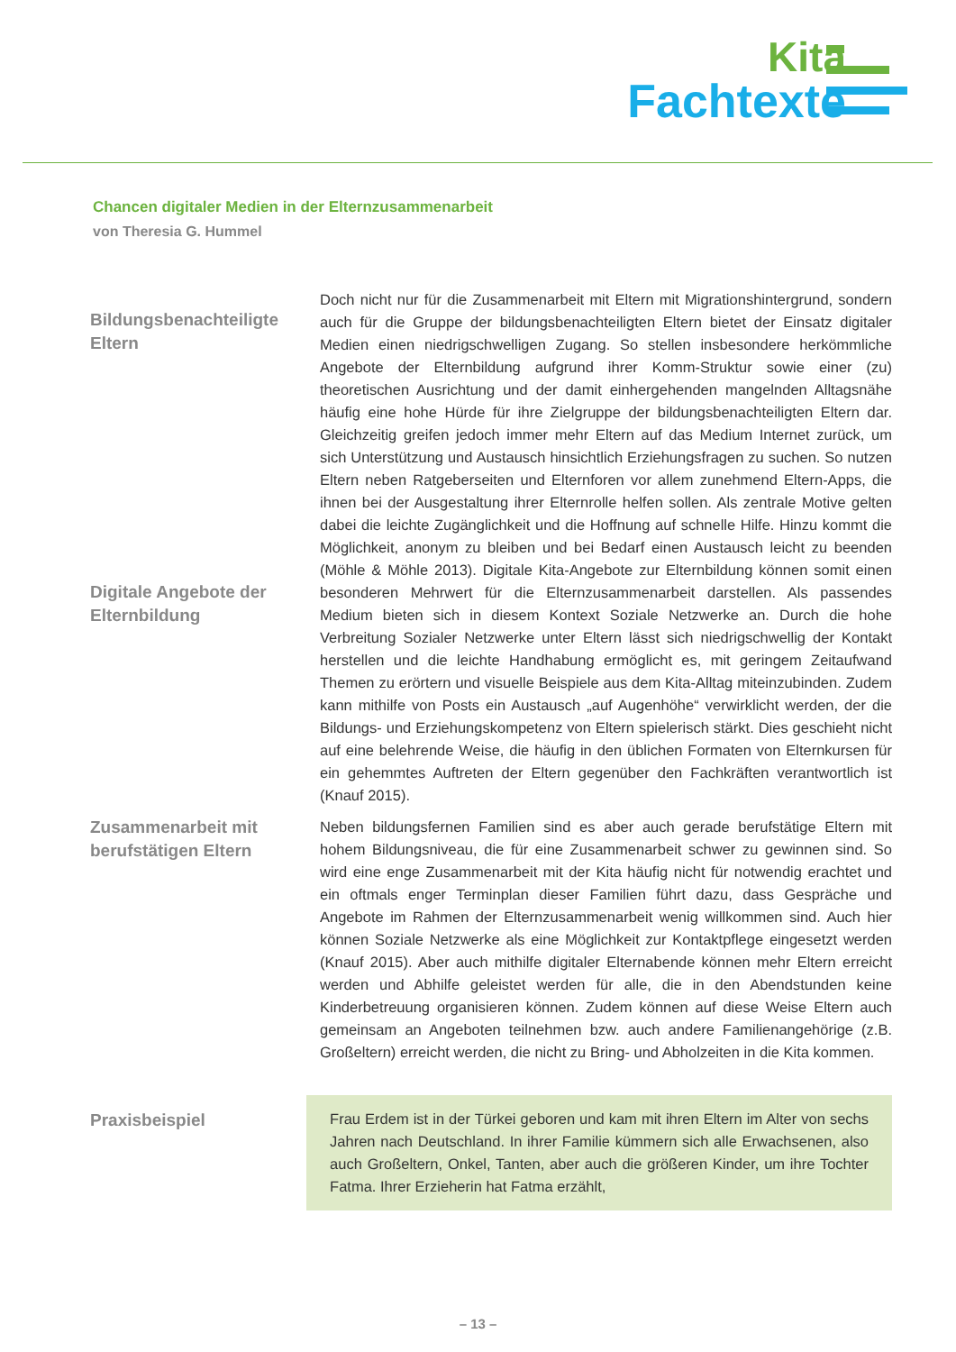Kita
Fachtexte
Chancen digitaler Medien in der Elternzusammenarbeit
von Theresia G. Hummel
Bildungsbenachteiligte Eltern
Digitale Angebote der Elternbildung
Doch nicht nur für die Zusammenarbeit mit Eltern mit Migrationshintergrund, sondern auch für die Gruppe der bildungsbenachteiligten Eltern bietet der Einsatz digitaler Medien einen niedrigschwelligen Zugang. So stellen insbesondere herkömmliche Angebote der Elternbildung aufgrund ihrer Komm-Struktur sowie einer (zu) theoretischen Ausrichtung und der damit einhergehenden mangelnden Alltagsnähe häufig eine hohe Hürde für ihre Zielgruppe der bildungsbenachteiligten Eltern dar. Gleichzeitig greifen jedoch immer mehr Eltern auf das Medium Internet zurück, um sich Unterstützung und Austausch hinsichtlich Erziehungsfragen zu suchen. So nutzen Eltern neben Ratgeberseiten und Elternforen vor allem zunehmend Eltern-Apps, die ihnen bei der Ausgestaltung ihrer Elternrolle helfen sollen. Als zentrale Motive gelten dabei die leichte Zugänglichkeit und die Hoffnung auf schnelle Hilfe. Hinzu kommt die Möglichkeit, anonym zu bleiben und bei Bedarf einen Austausch leicht zu beenden (Möhle & Möhle 2013). Digitale Kita-Angebote zur Elternbildung können somit einen besonderen Mehrwert für die Elternzusammenarbeit darstellen. Als passendes Medium bieten sich in diesem Kontext Soziale Netzwerke an. Durch die hohe Verbreitung Sozialer Netzwerke unter Eltern lässt sich niedrigschwellig der Kontakt herstellen und die leichte Handhabung ermöglicht es, mit geringem Zeitaufwand Themen zu erörtern und visuelle Beispiele aus dem Kita-Alltag miteinzubinden. Zudem kann mithilfe von Posts ein Austausch „auf Augenhöhe“ verwirklicht werden, der die Bildungs- und Erziehungskompetenz von Eltern spielerisch stärkt. Dies geschieht nicht auf eine belehrende Weise, die häufig in den üblichen Formaten von Elternkursen für ein gehemmtes Auftreten der Eltern gegenüber den Fachkräften verantwortlich ist (Knauf 2015).
Zusammenarbeit mit berufstätigen Eltern
Neben bildungsfernen Familien sind es aber auch gerade berufstätige Eltern mit hohem Bildungsniveau, die für eine Zusammenarbeit schwer zu gewinnen sind. So wird eine enge Zusammenarbeit mit der Kita häufig nicht für notwendig erachtet und ein oftmals enger Terminplan dieser Familien führt dazu, dass Gespräche und Angebote im Rahmen der Elternzusammenarbeit wenig willkommen sind. Auch hier können Soziale Netzwerke als eine Möglichkeit zur Kontaktpflege eingesetzt werden (Knauf 2015). Aber auch mithilfe digitaler Elternabende können mehr Eltern erreicht werden und Abhilfe geleistet werden für alle, die in den Abendstunden keine Kinderbetreuung organisieren können. Zudem können auf diese Weise Eltern auch gemeinsam an Angeboten teilnehmen bzw. auch andere Familienangehörige (z.B. Großeltern) erreicht werden, die nicht zu Bring- und Abholzeiten in die Kita kommen.
Praxisbeispiel
Frau Erdem ist in der Türkei geboren und kam mit ihren Eltern im Alter von sechs Jahren nach Deutschland. In ihrer Familie kümmern sich alle Erwachsenen, also auch Großeltern, Onkel, Tanten, aber auch die größeren Kinder, um ihre Tochter Fatma. Ihrer Erzieherin hat Fatma erzählt,
– 13 –